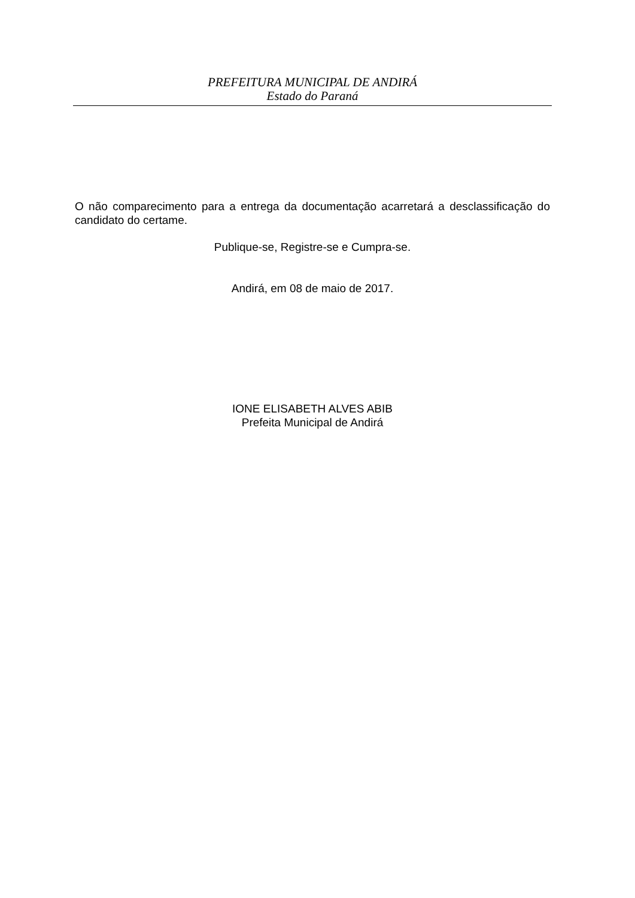PREFEITURA MUNICIPAL DE ANDIRÁ
Estado do Paraná
O não comparecimento para a entrega da documentação acarretará a desclassificação do candidato do certame.
Publique-se, Registre-se e Cumpra-se.
Andirá, em 08 de maio de 2017.
IONE ELISABETH ALVES ABIB
Prefeita Municipal de Andirá